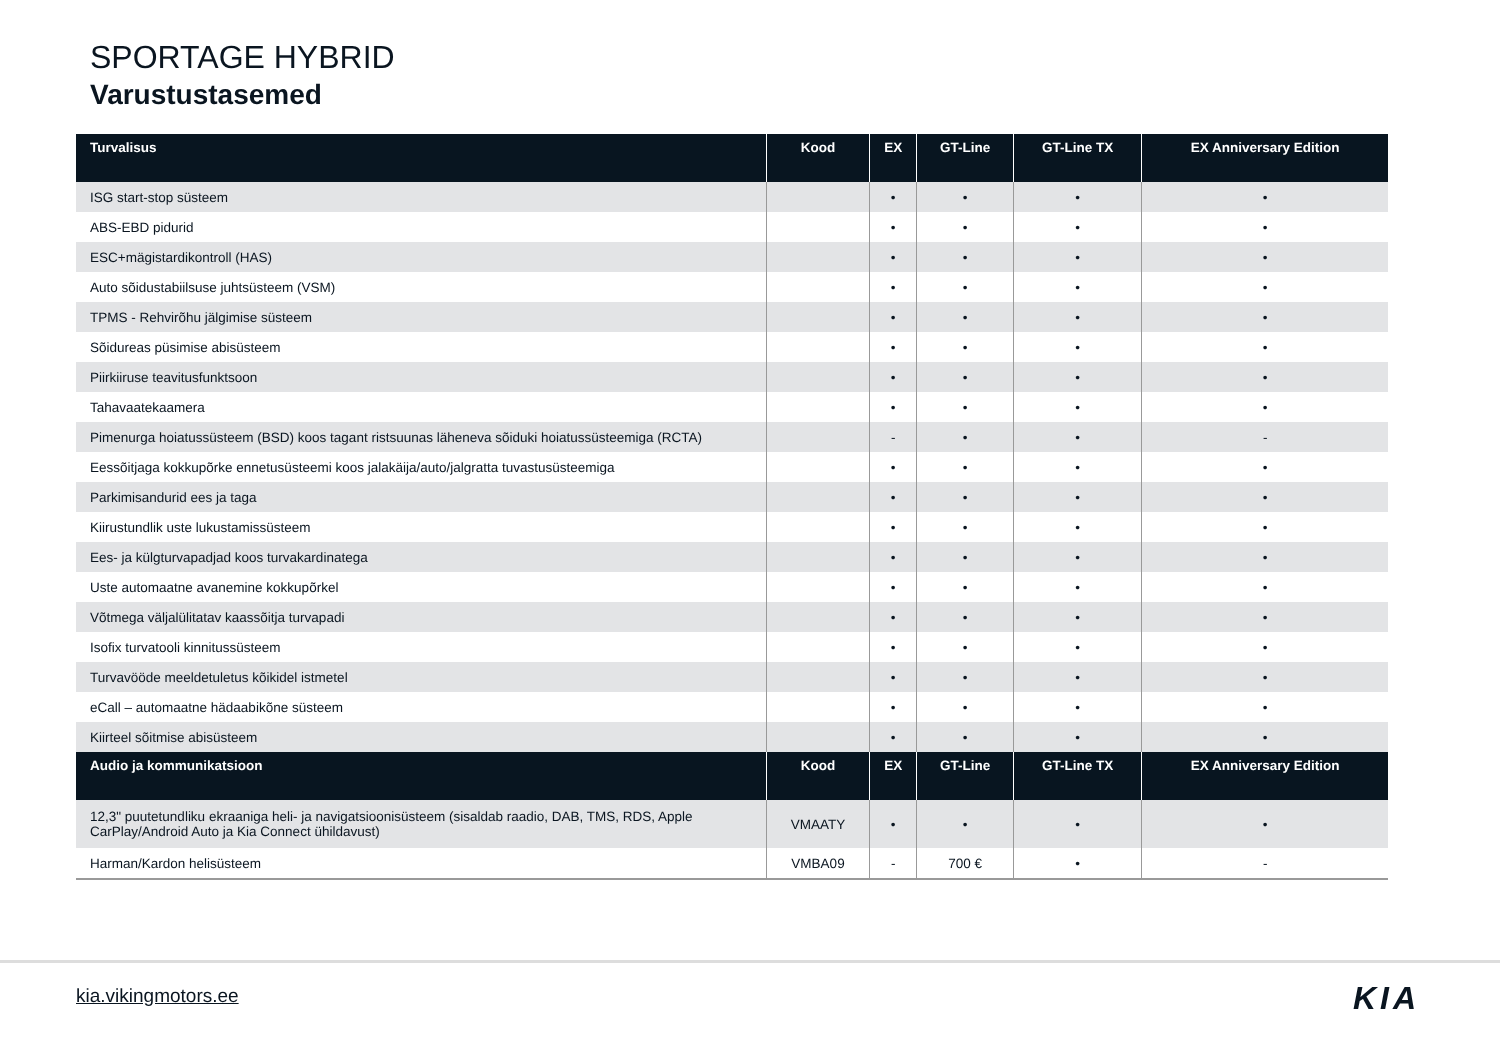SPORTAGE HYBRID
Varustustasemed
| Turvalisus | Kood | EX | GT-Line | GT-Line TX | EX Anniversary Edition |
| --- | --- | --- | --- | --- | --- |
| ISG start-stop süsteem | | • | • | • | • |
| ABS-EBD pidurid | | • | • | • | • |
| ESC+mägistardikontroll (HAS) | | • | • | • | • |
| Auto sõidustabiilsuse juhtsüsteem (VSM) | | • | • | • | • |
| TPMS - Rehvirõhu jälgimise süsteem | | • | • | • | • |
| Sõidureas püsimise abisüsteem | | • | • | • | • |
| Piirkiiruse teavitusfunktsoon | | • | • | • | • |
| Tahavaatekaamera | | • | • | • | • |
| Pimenurga hoiatussüsteem (BSD) koos tagant ristsuunas läheneva sõiduki hoiatussüsteemiga (RCTA) | | - | • | • | - |
| Eessõitjaga kokkupõrke ennetusüsteemi koos jalakäija/auto/jalgratta tuvastusüsteemiga | | • | • | • | • |
| Parkimisandurid ees ja taga | | • | • | • | • |
| Kiirustundlik uste lukustamissüsteem | | • | • | • | • |
| Ees- ja külgturvapadjad koos turvakardinatega | | • | • | • | • |
| Uste automaatne avanemine kokkupõrkel | | • | • | • | • |
| Võtmega väljalülitatav kaassõitja turvapadi | | • | • | • | • |
| Isofix turvatooli kinnitussüsteem | | • | • | • | • |
| Turvavööde meeldetuletus kõikidel istmetel | | • | • | • | • |
| eCall – automaatne hädaabikõne süsteem | | • | • | • | • |
| Kiirteel sõitmise abisüsteem | | • | • | • | • |
| Audio ja kommunikatsioon | Kood | EX | GT-Line | GT-Line TX | EX Anniversary Edition |
| 12,3" puutetundliku ekraaniga heli- ja navigatsioonisüsteem (sisaldab raadio, DAB, TMS, RDS, Apple CarPlay/Android Auto ja Kia Connect ühildavust) | VMAATY | • | • | • | • |
| Harman/Kardon helisüsteem | VMBA09 | - | 700 € | • | - |
kia.vikingmotors.ee KIA